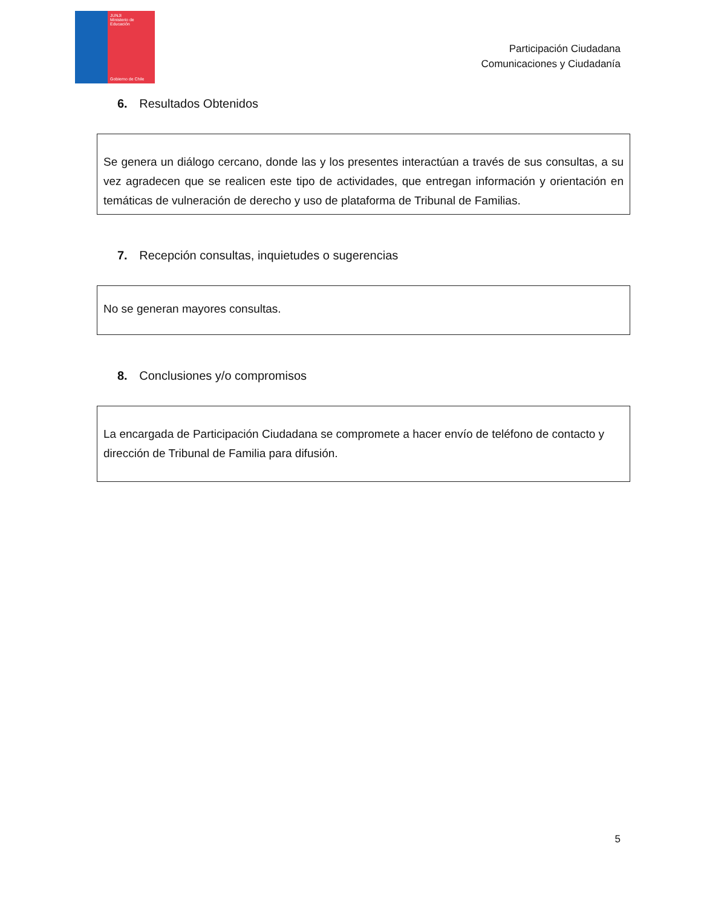JUNJI
Ministerio de
Educación
Gobierno de Chile
Participación Ciudadana
Comunicaciones y Ciudadanía
6. Resultados Obtenidos
Se genera un diálogo cercano, donde las y los presentes interactúan a través de sus consultas, a su vez agradecen que se realicen este tipo de actividades, que entregan información y orientación en temáticas de vulneración de derecho y uso de plataforma de Tribunal de Familias.
7. Recepción consultas, inquietudes o sugerencias
No se generan mayores consultas.
8. Conclusiones y/o compromisos
La encargada de Participación Ciudadana se compromete a hacer envío de teléfono de contacto y dirección de Tribunal de Familia para difusión.
5